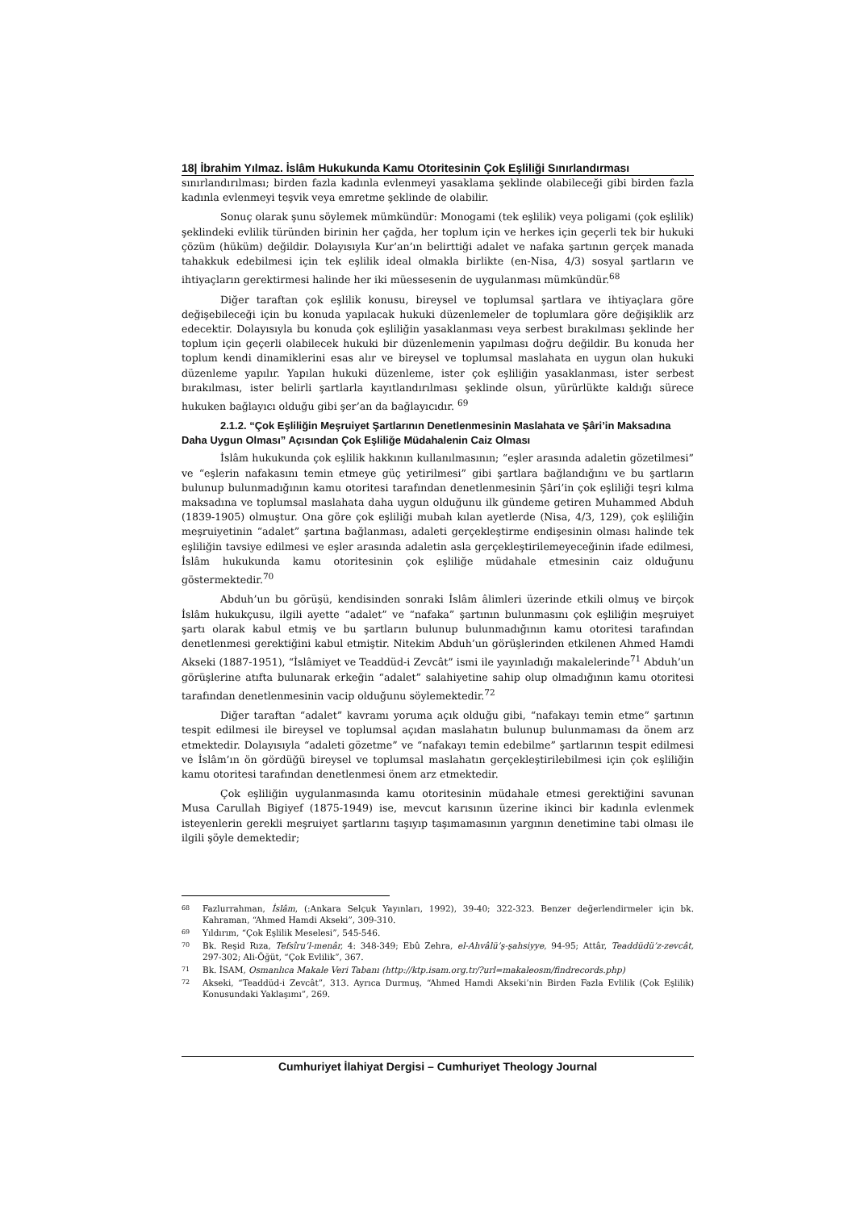18| İbrahim Yılmaz. İslâm Hukukunda Kamu Otoritesinin Çok Eşliliği Sınırlandırması
sınırlandırılması; birden fazla kadınla evlenmeyi yasaklama şeklinde olabileceği gibi birden fazla kadınla evlenmeyi teşvik veya emretme şeklinde de olabilir.
Sonuç olarak şunu söylemek mümkündür: Monogami (tek eşlilik) veya poligami (çok eşlilik) şeklindeki evlilik türünden birinin her çağda, her toplum için ve herkes için geçerli tek bir hukuki çözüm (hüküm) değildir. Dolayısıyla Kur’an’ın belirttiği adalet ve nafaka şartının gerçek manada tahakkuk edebilmesi için tek eşlilik ideal olmakla birlikte (en-Nisa, 4/3) sosyal şartların ve ihtiyaçların gerektirmesi halinde her iki müessesenin de uygulanması mümkündür.<sup>68</sup>
Diğer taraftan çok eşlilik konusu, bireysel ve toplumsal şartlara ve ihtiyaçlara göre değişebileceği için bu konuda yapılacak hukuki düzenlemeler de toplumlara göre değişiklik arz edecektir. Dolayısıyla bu konuda çok eşliliğin yasaklanması veya serbest bırakılması şeklinde her toplum için geçerli olabilecek hukuki bir düzenlemenin yapılması doğru değildir. Bu konuda her toplum kendi dinamiklerini esas alır ve bireysel ve toplumsal maslahata en uygun olan hukuki düzenleme yapılır. Yapılan hukuki düzenleme, ister çok eşliliğin yasaklanması, ister serbest bırakılması, ister belirli şartlarla kayıtlandırılması şeklinde olsun, yürürlükte kaldığı sürece hukuken bağlayıcı olduğu gibi şer’an da bağlayıcıdır. <sup>69</sup>
2.1.2. “Çok Eşliliğin Meşruiyet Şartlarının Denetlenmesinin Maslahata ve Şâri’in Maksadına Daha Uygun Olması” Açısından Çok Eşliliğe Müdahalenin Caiz Olması
İslâm hukukunda çok eşlilik hakkının kullanılmasının; “eşler arasında adaletin gözetilmesi” ve “eşlerin nafakasını temin etmeye güç yetirilmesi” gibi şartlara bağlandığını ve bu şartların bulunup bulunmadığının kamu otoritesi tarafından denetlenmesinin Şâri’in çok eşliliği teşri kılma maksadına ve toplumsal maslahata daha uygun olduğunu ilk gündeme getiren Muhammed Abduh (1839-1905) olmuştur. Ona göre çok eşliliği mubah kılan ayetlerde (Nisa, 4/3, 129), çok eşliliğin meşruiyetinin “adalet” şartına bağlanması, adaleti gerçekleştirme endişesinin olması halinde tek eşliliğin tavsiye edilmesi ve eşler arasında adaletin asla gerçekleştirilemeyeceğinin ifade edilmesi, İslâm hukukunda kamu otoritesinin çok eşliliğe müdahale etmesinin caiz olduğunu göstermektedir.<sup>70</sup>
Abduh’un bu görüşü, kendisinden sonraki İslâm âlimleri üzerinde etkili olmuş ve birçok İslâm hukukçusu, ilgili ayette “adalet” ve “nafaka” şartının bulunmasını çok eşliliğin meşruiyet şartı olarak kabul etmiş ve bu şartların bulunup bulunmadığının kamu otoritesi tarafından denetlenmesi gerektiğini kabul etmiştir. Nitekim Abduh’un görüşlerinden etkilenen Ahmed Hamdi Akseki (1887-1951), “İslâmiyet ve Teaddüd-i Zevcât” ismi ile yayınladığı makalelerinde<sup>71</sup> Abduh’un görüşlerine atıfta bulunarak erkeğin “adalet” salahiyetine sahip olup olmadığının kamu otoritesi tarafından denetlenmesinin vacip olduğunu söylemektedir.<sup>72</sup>
Diğer taraftan “adalet” kavramı yoruma açık olduğu gibi, “nafakayı temin etme” şartının tespit edilmesi ile bireysel ve toplumsal açıdan maslahatın bulunup bulunmaması da önem arz etmektedir. Dolayısıyla “adaleti gözetme” ve “nafakayı temin edebilme” şartlarının tespit edilmesi ve İslâm’ın ön gördüğü bireysel ve toplumsal maslahatın gerçekleştirilebilmesi için çok eşliliğin kamu otoritesi tarafından denetlenmesi önem arz etmektedir.
Çok eşliliğin uygulanmasında kamu otoritesinin müdahale etmesi gerektiğini savunan Musa Carullah Bigiyef (1875-1949) ise, mevcut karısının üzerine ikinci bir kadınla evlenmek isteyenlerin gerekli meşruiyet şartlarını taşıyıp taşımamasının yargının denetimine tabi olması ile ilgili şöyle demektedir;
68
Fazlurrahman, İslâm, (:Ankara Selçuk Yayınları, 1992), 39-40; 322-323. Benzer değerlendirmeler için bk. Kahraman, “Ahmed Hamdi Akseki”, 309-310.
69
Yıldırım, “Çok Eşlilik Meselesi”, 545-546.
70
Bk. Reşid Rıza, Tefsîru’l-menâr, 4: 348-349; Ebû Zehra, el-Ahvâlü’ş-şahsiyye, 94-95; Attâr, Teaddüdü’z-zevcât, 297-302; Ali-Öğüt, “Çok Evlilik”, 367.
71
Bk. İSAM, Osmanlıca Makale Veri Tabanı (http://ktp.isam.org.tr/?url=makaleosm/findrecords.php)
72
Akseki, “Teaddüd-i Zevcât”, 313. Ayrıca Durmuş, “Ahmed Hamdi Akseki’nin Birden Fazla Evlilik (Çok Eşlilik) Konusundaki Yaklaşımı”, 269.
Cumhuriyet İlahiyat Dergisi – Cumhuriyet Theology Journal